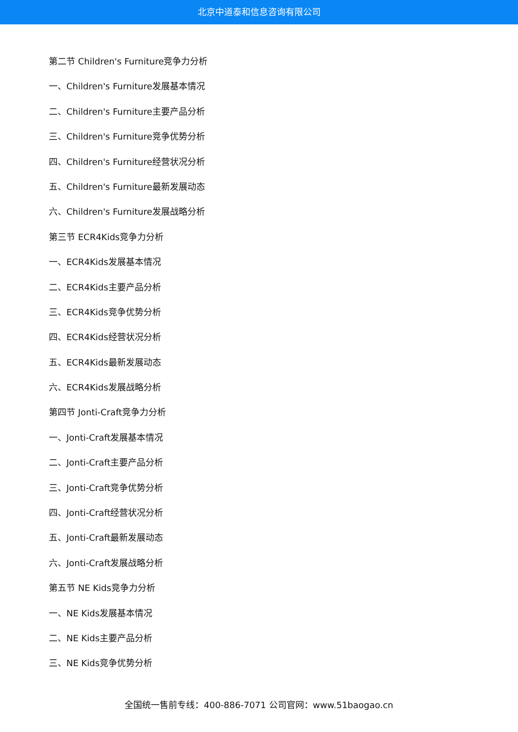北京中道泰和信息咨询有限公司
第二节 Children's Furniture竞争力分析
一、Children's Furniture发展基本情况
二、Children's Furniture主要产品分析
三、Children's Furniture竞争优势分析
四、Children's Furniture经营状况分析
五、Children's Furniture最新发展动态
六、Children's Furniture发展战略分析
第三节 ECR4Kids竞争力分析
一、ECR4Kids发展基本情况
二、ECR4Kids主要产品分析
三、ECR4Kids竞争优势分析
四、ECR4Kids经营状况分析
五、ECR4Kids最新发展动态
六、ECR4Kids发展战略分析
第四节 Jonti-Craft竞争力分析
一、Jonti-Craft发展基本情况
二、Jonti-Craft主要产品分析
三、Jonti-Craft竞争优势分析
四、Jonti-Craft经营状况分析
五、Jonti-Craft最新发展动态
六、Jonti-Craft发展战略分析
第五节 NE Kids竞争力分析
一、NE Kids发展基本情况
二、NE Kids主要产品分析
三、NE Kids竞争优势分析
全国统一售前专线：400-886-7071 公司官网：www.51baogao.cn